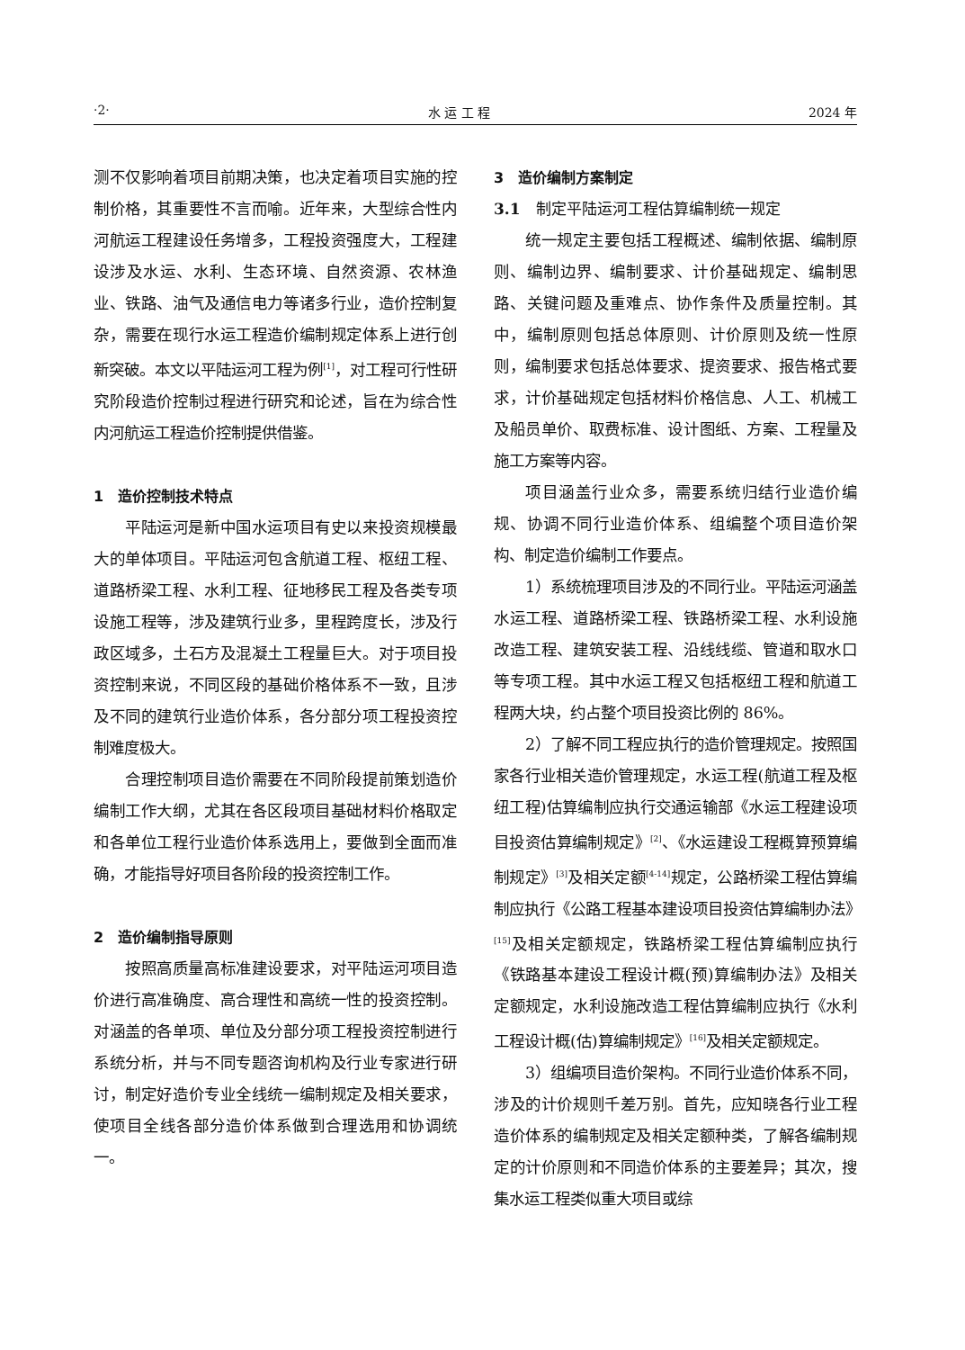·2· 水 运 工 程 2024 年
测不仅影响着项目前期决策，也决定着项目实施的控制价格，其重要性不言而喻。近年来，大型综合性内河航运工程建设任务增多，工程投资强度大，工程建设涉及水运、水利、生态环境、自然资源、农林渔业、铁路、油气及通信电力等诸多行业，造价控制复杂，需要在现行水运工程造价编制规定体系上进行创新突破。本文以平陆运河工程为例<sup>[1]</sup>，对工程可行性研究阶段造价控制过程进行研究和论述，旨在为综合性内河航运工程造价控制提供借鉴。
1　造价控制技术特点
平陆运河是新中国水运项目有史以来投资规模最大的单体项目。平陆运河包含航道工程、枢纽工程、道路桥梁工程、水利工程、征地移民工程及各类专项设施工程等，涉及建筑行业多，里程跨度长，涉及行政区域多，土石方及混凝土工程量巨大。对于项目投资控制来说，不同区段的基础价格体系不一致，且涉及不同的建筑行业造价体系，各分部分项工程投资控制难度极大。
合理控制项目造价需要在不同阶段提前策划造价编制工作大纲，尤其在各区段项目基础材料价格取定和各单位工程行业造价体系选用上，要做到全面而准确，才能指导好项目各阶段的投资控制工作。
2　造价编制指导原则
按照高质量高标准建设要求，对平陆运河项目造价进行高准确度、高合理性和高统一性的投资控制。对涵盖的各单项、单位及分部分项工程投资控制进行系统分析，并与不同专题咨询机构及行业专家进行研讨，制定好造价专业全线统一编制规定及相关要求，使项目全线各部分造价体系做到合理选用和协调统一。
3　造价编制方案制定
3.1　制定平陆运河工程估算编制统一规定
统一规定主要包括工程概述、编制依据、编制原则、编制边界、编制要求、计价基础规定、编制思路、关键问题及重难点、协作条件及质量控制。其中，编制原则包括总体原则、计价原则及统一性原则，编制要求包括总体要求、提资要求、报告格式要求，计价基础规定包括材料价格信息、人工、机械工及船员单价、取费标准、设计图纸、方案、工程量及施工方案等内容。
项目涵盖行业众多，需要系统归结行业造价编规、协调不同行业造价体系、组编整个项目造价架构、制定造价编制工作要点。
1）系统梳理项目涉及的不同行业。平陆运河涵盖水运工程、道路桥梁工程、铁路桥梁工程、水利设施改造工程、建筑安装工程、沿线线缆、管道和取水口等专项工程。其中水运工程又包括枢纽工程和航道工程两大块，约占整个项目投资比例的 86%。
2）了解不同工程应执行的造价管理规定。按照国家各行业相关造价管理规定，水运工程(航道工程及枢纽工程)估算编制应执行交通运输部《水运工程建设项目投资估算编制规定》<sup>[2]</sup>、《水运建设工程概算预算编制规定》<sup>[3]</sup>及相关定额<sup>[4-14]</sup>规定，公路桥梁工程估算编制应执行《公路工程基本建设项目投资估算编制办法》<sup>[15]</sup>及相关定额规定，铁路桥梁工程估算编制应执行《铁路基本建设工程设计概(预)算编制办法》及相关定额规定，水利设施改造工程估算编制应执行《水利工程设计概(估)算编制规定》<sup>[16]</sup>及相关定额规定。
3）组编项目造价架构。不同行业造价体系不同，涉及的计价规则千差万别。首先，应知晓各行业工程造价体系的编制规定及相关定额种类，了解各编制规定的计价原则和不同造价体系的主要差异；其次，搜集水运工程类似重大项目或综